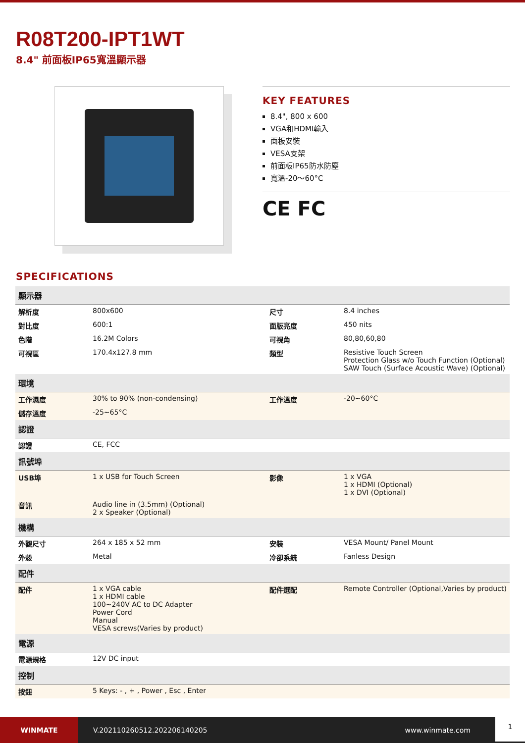R08T200-IPT1WT
8.4" 前面板IP65寬溫顯示器
KEY FEATURES
8.4", 800 x 600
VGA和HDMI輸入
面板安裝
VESA支架
前面板IP65防水防塵
寬溫-20～60°C
CE FC
SPECIFICATIONS
| 顯示器 | | | |
| 解析度 | 800x600 | 尺寸 | 8.4 inches |
| 對比度 | 600:1 | 面版亮度 | 450 nits |
| 色階 | 16.2M Colors | 可視角 | 80,80,60,80 |
| 可視區 | 170.4x127.8 mm | 類型 | Resistive Touch Screen Protection Glass w/o Touch Function (Optional) SAW Touch (Surface Acoustic Wave) (Optional) |
| 環境 | | | |
| 工作濕度 | 30% to 90% (non-condensing) | 工作溫度 | -20~60°C |
| 儲存溫度 | -25~65°C | | |
| 認證 | | | |
| 認證 | CE, FCC | | |
| 訊號埠 | | | |
| USB埠 | 1 x USB for Touch Screen | 影像 | 1 x VGA 1 x HDMI (Optional) 1 x DVI (Optional) |
| 音訊 | Audio line in (3.5mm) (Optional) 2 x Speaker (Optional) | | |
| 機構 | | | |
| 外觀尺寸 | 264 x 185 x 52 mm | 安裝 | VESA Mount/ Panel Mount |
| 外殼 | Metal | 冷卻系統 | Fanless Design |
| 配件 | | | |
| 配件 | 1 x VGA cable 1 x HDMI cable 100~240V AC to DC Adapter Power Cord Manual VESA screws(Varies by product) | 配件選配 | Remote Controller (Optional,Varies by product) |
| 電源 | | | |
| 電源規格 | 12V DC input | | |
| 控制 | | | |
| 按鈕 | 5 Keys: - , + , Power , Esc , Enter | | |
WINMATE
V.202110260512.202206140205 www.winmate.com 1